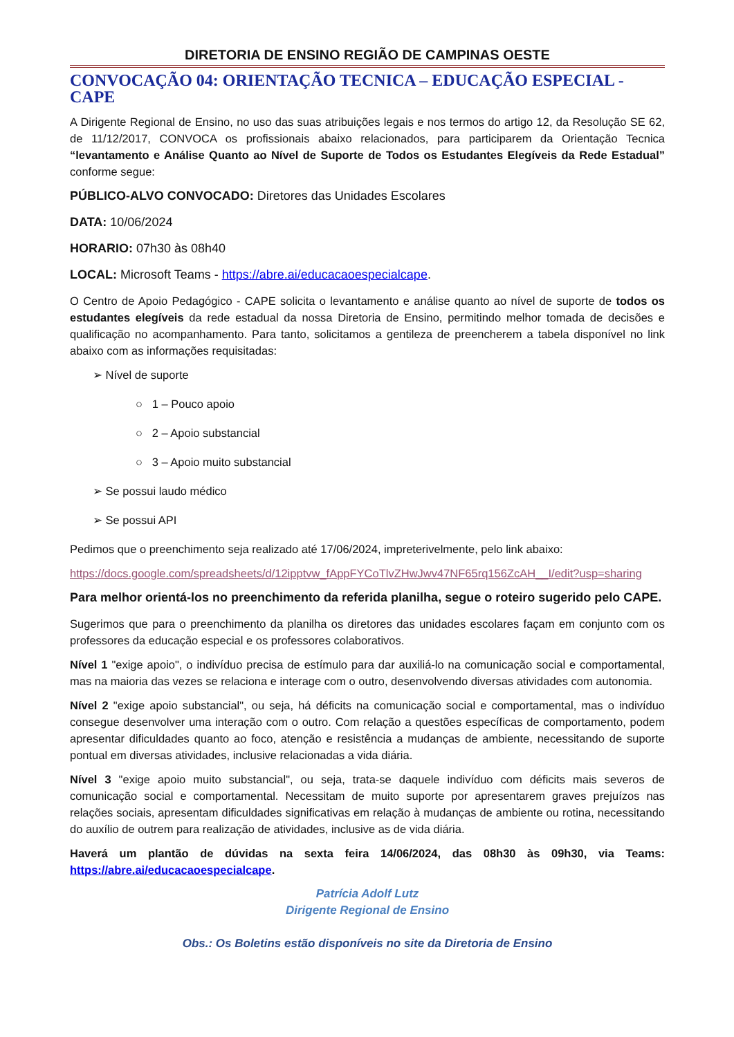DIRETORIA DE ENSINO REGIÃO DE CAMPINAS OESTE
CONVOCAÇÃO 04: ORIENTAÇÃO TECNICA – EDUCAÇÃO ESPECIAL - CAPE
A Dirigente Regional de Ensino, no uso das suas atribuições legais e nos termos do artigo 12, da Resolução SE 62, de 11/12/2017, CONVOCA os profissionais abaixo relacionados, para participarem da Orientação Tecnica “levantamento e Análise Quanto ao Nível de Suporte de Todos os Estudantes Elegíveis da Rede Estadual” conforme segue:
PÚBLICO-ALVO CONVOCADO: Diretores das Unidades Escolares
DATA: 10/06/2024
HORARIO: 07h30 às 08h40
LOCAL: Microsoft Teams - https://abre.ai/educacaoespecialcape.
O Centro de Apoio Pedagógico - CAPE solicita o levantamento e análise quanto ao nível de suporte de todos os estudantes elegíveis da rede estadual da nossa Diretoria de Ensino, permitindo melhor tomada de decisões e qualificação no acompanhamento. Para tanto, solicitamos a gentileza de preencherem a tabela disponível no link abaixo com as informações requisitadas:
➢ Nível de suporte
○ 1 – Pouco apoio
○ 2 – Apoio substancial
○ 3 – Apoio muito substancial
➢ Se possui laudo médico
➢ Se possui API
Pedimos que o preenchimento seja realizado até 17/06/2024, impreterivelmente, pelo link abaixo:
https://docs.google.com/spreadsheets/d/12ipptvw_fAppFYCoTlvZHwJwv47NF65rq156ZcAH__I/edit?usp=sharing
Para melhor orientá-los no preenchimento da referida planilha, segue o roteiro sugerido pelo CAPE.
Sugerimos que para o preenchimento da planilha os diretores das unidades escolares façam em conjunto com os professores da educação especial e os professores colaborativos.
Nível 1 "exige apoio", o indivíduo precisa de estímulo para dar auxiliá-lo na comunicação social e comportamental, mas na maioria das vezes se relaciona e interage com o outro, desenvolvendo diversas atividades com autonomia.
Nível 2 "exige apoio substancial", ou seja, há déficits na comunicação social e comportamental, mas o indivíduo consegue desenvolver uma interação com o outro. Com relação a questões específicas de comportamento, podem apresentar dificuldades quanto ao foco, atenção e resistência a mudanças de ambiente, necessitando de suporte pontual em diversas atividades, inclusive relacionadas a vida diária.
Nível 3 "exige apoio muito substancial", ou seja, trata-se daquele indivíduo com déficits mais severos de comunicação social e comportamental. Necessitam de muito suporte por apresentarem graves prejuízos nas relações sociais, apresentam dificuldades significativas em relação à mudanças de ambiente ou rotina, necessitando do auxílio de outrem para realização de atividades, inclusive as de vida diária.
Haverá um plantão de dúvidas na sexta feira 14/06/2024, das 08h30 às 09h30, via Teams: https://abre.ai/educacaoespecialcape.
Patrícia Adolf Lutz
Dirigente Regional de Ensino
Obs.: Os Boletins estão disponíveis no site da Diretoria de Ensino